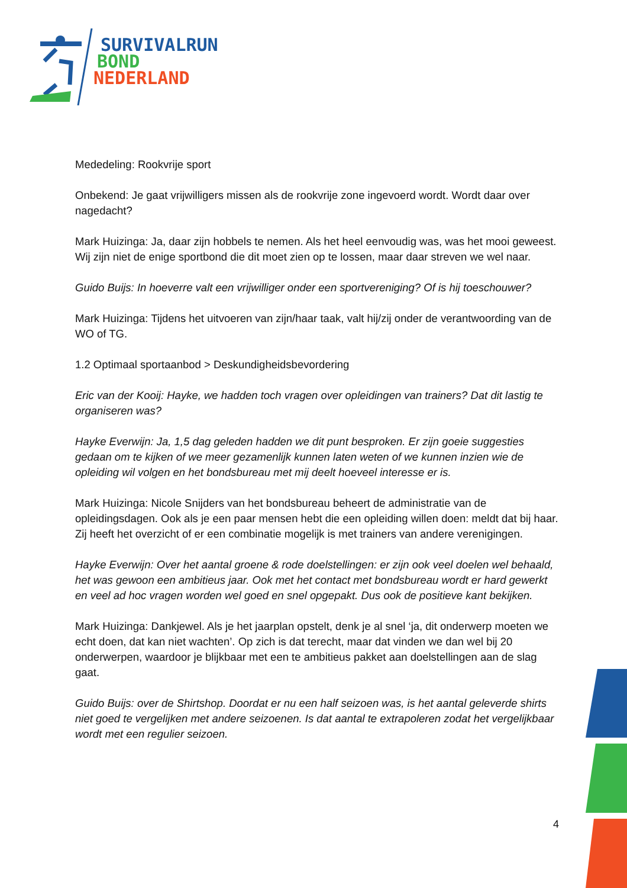SURVIVALRUN
BOND
NEDERLAND
Mededeling: Rookvrije sport
Onbekend: Je gaat vrijwilligers missen als de rookvrije zone ingevoerd wordt. Wordt daar over nagedacht?
Mark Huizinga: Ja, daar zijn hobbels te nemen. Als het heel eenvoudig was, was het mooi geweest. Wij zijn niet de enige sportbond die dit moet zien op te lossen, maar daar streven we wel naar.
Guido Buijs: In hoeverre valt een vrijwilliger onder een sportvereniging? Of is hij toeschouwer?
Mark Huizinga: Tijdens het uitvoeren van zijn/haar taak, valt hij/zij onder de verantwoording van de WO of TG.
1.2 Optimaal sportaanbod > Deskundigheidsbevordering
Eric van der Kooij: Hayke, we hadden toch vragen over opleidingen van trainers? Dat dit lastig te organiseren was?
Hayke Everwijn: Ja, 1,5 dag geleden hadden we dit punt besproken. Er zijn goeie suggesties gedaan om te kijken of we meer gezamenlijk kunnen laten weten of we kunnen inzien wie de opleiding wil volgen en het bondsbureau met mij deelt hoeveel interesse er is.
Mark Huizinga: Nicole Snijders van het bondsbureau beheert de administratie van de opleidingsdagen. Ook als je een paar mensen hebt die een opleiding willen doen: meldt dat bij haar. Zij heeft het overzicht of er een combinatie mogelijk is met trainers van andere verenigingen.
Hayke Everwijn: Over het aantal groene & rode doelstellingen: er zijn ook veel doelen wel behaald, het was gewoon een ambitieus jaar. Ook met het contact met bondsbureau wordt er hard gewerkt en veel ad hoc vragen worden wel goed en snel opgepakt. Dus ook de positieve kant bekijken.
Mark Huizinga: Dankjewel. Als je het jaarplan opstelt, denk je al snel ‘ja, dit onderwerp moeten we echt doen, dat kan niet wachten’. Op zich is dat terecht, maar dat vinden we dan wel bij 20 onderwerpen, waardoor je blijkbaar met een te ambitieus pakket aan doelstellingen aan de slag gaat.
Guido Buijs: over de Shirtshop. Doordat er nu een half seizoen was, is het aantal geleverde shirts niet goed te vergelijken met andere seizoenen. Is dat aantal te extrapoleren zodat het vergelijkbaar wordt met een regulier seizoen.
4